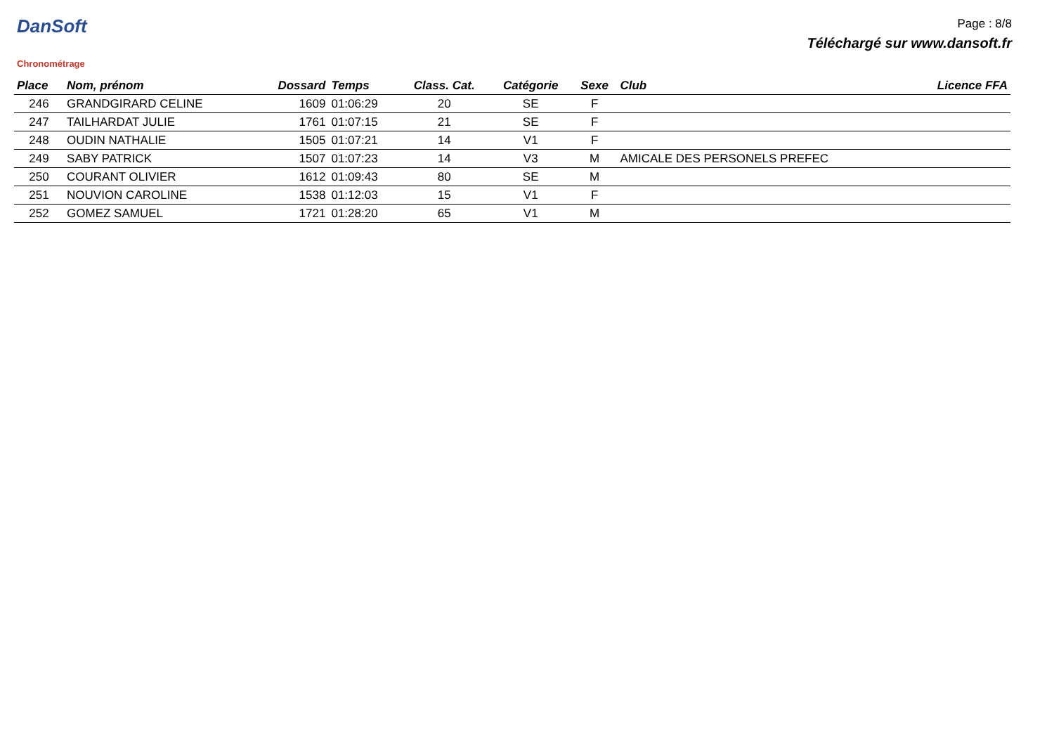DanSoft
Chronométrage
Page : 8/8
Téléchargé sur www.dansoft.fr
| Place | Nom, prénom | Dossard | Temps | Class. Cat. | Catégorie | Sexe | Club | Licence FFA |
| --- | --- | --- | --- | --- | --- | --- | --- | --- |
| 246 | GRANDGIRARD CELINE | 1609 | 01:06:29 | 20 | SE | F | | |
| 247 | TAILHARDAT JULIE | 1761 | 01:07:15 | 21 | SE | F | | |
| 248 | OUDIN NATHALIE | 1505 | 01:07:21 | 14 | V1 | F | | |
| 249 | SABY PATRICK | 1507 | 01:07:23 | 14 | V3 | M | AMICALE DES PERSONELS PREFEC | |
| 250 | COURANT OLIVIER | 1612 | 01:09:43 | 80 | SE | M | | |
| 251 | NOUVION CAROLINE | 1538 | 01:12:03 | 15 | V1 | F | | |
| 252 | GOMEZ SAMUEL | 1721 | 01:28:20 | 65 | V1 | M | | |